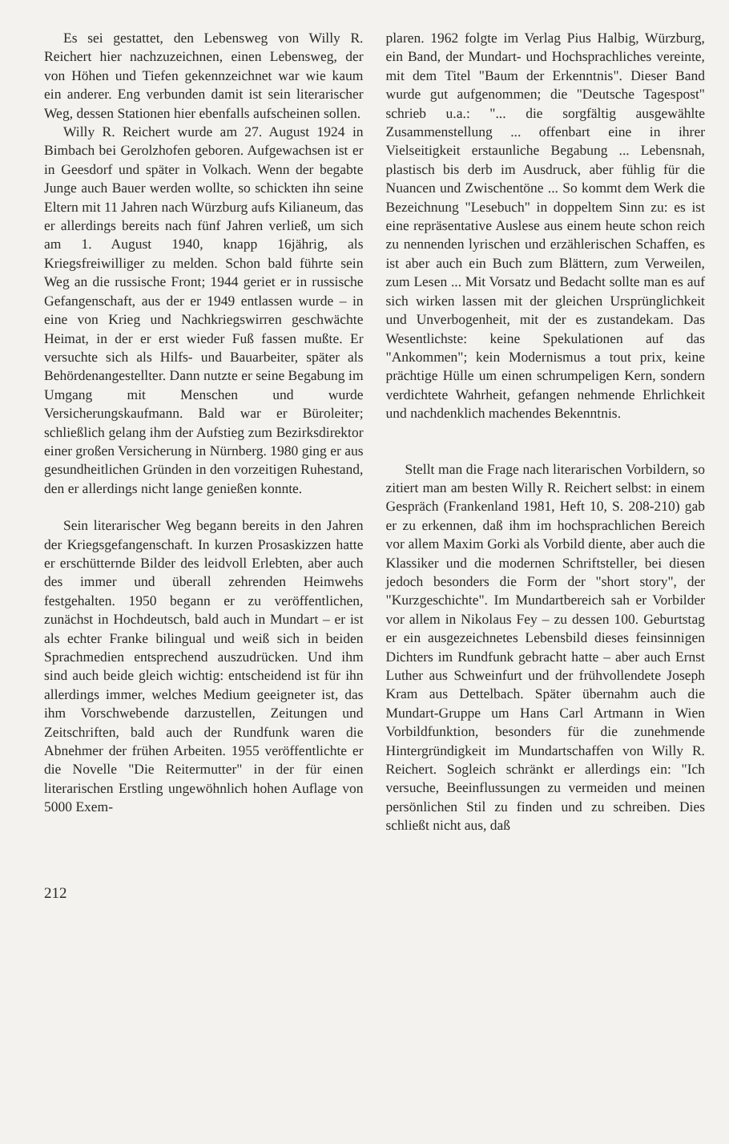Es sei gestattet, den Lebensweg von Willy R. Reichert hier nachzuzeichnen, einen Lebensweg, der von Höhen und Tiefen gekennzeichnet war wie kaum ein anderer. Eng verbunden damit ist sein literarischer Weg, dessen Stationen hier ebenfalls aufscheinen sollen.
Willy R. Reichert wurde am 27. August 1924 in Bimbach bei Gerolzhofen geboren. Aufgewachsen ist er in Geesdorf und später in Volkach. Wenn der begabte Junge auch Bauer werden wollte, so schickten ihn seine Eltern mit 11 Jahren nach Würzburg aufs Kilianeum, das er allerdings bereits nach fünf Jahren verließ, um sich am 1. August 1940, knapp 16jährig, als Kriegsfreiwilliger zu melden. Schon bald führte sein Weg an die russische Front; 1944 geriet er in russische Gefangenschaft, aus der er 1949 entlassen wurde – in eine von Krieg und Nachkriegswirren geschwächte Heimat, in der er erst wieder Fuß fassen mußte. Er versuchte sich als Hilfs- und Bauarbeiter, später als Behördenangestellter. Dann nutzte er seine Begabung im Umgang mit Menschen und wurde Versicherungskaufmann. Bald war er Büroleiter; schließlich gelang ihm der Aufstieg zum Bezirksdirektor einer großen Versicherung in Nürnberg. 1980 ging er aus gesundheitlichen Gründen in den vorzeitigen Ruhestand, den er allerdings nicht lange genießen konnte.
Sein literarischer Weg begann bereits in den Jahren der Kriegsgefangenschaft. In kurzen Prosaskizzen hatte er erschütternde Bilder des leidvoll Erlebten, aber auch des immer und überall zehrenden Heimwehs festgehalten. 1950 begann er zu veröffentlichen, zunächst in Hochdeutsch, bald auch in Mundart – er ist als echter Franke bilingual und weiß sich in beiden Sprachmedien entsprechend auszudrücken. Und ihm sind auch beide gleich wichtig: entscheidend ist für ihn allerdings immer, welches Medium geeigneter ist, das ihm Vorschwebende darzustellen, Zeitungen und Zeitschriften, bald auch der Rundfunk waren die Abnehmer der frühen Arbeiten. 1955 veröffentlichte er die Novelle "Die Reitermutter" in der für einen literarischen Erstling ungewöhnlich hohen Auflage von 5000 Exem-
plaren. 1962 folgte im Verlag Pius Halbig, Würzburg, ein Band, der Mundart- und Hochsprachliches vereinte, mit dem Titel "Baum der Erkenntnis". Dieser Band wurde gut aufgenommen; die "Deutsche Tagespost" schrieb u.a.: "... die sorgfältig ausgewählte Zusammenstellung ... offenbart eine in ihrer Vielseitigkeit erstaunliche Begabung ... Lebensnah, plastisch bis derb im Ausdruck, aber fühlig für die Nuancen und Zwischentöne ... So kommt dem Werk die Bezeichnung "Lesebuch" in doppeltem Sinn zu: es ist eine repräsentative Auslese aus einem heute schon reich zu nennenden lyrischen und erzählerischen Schaffen, es ist aber auch ein Buch zum Blättern, zum Verweilen, zum Lesen ... Mit Vorsatz und Bedacht sollte man es auf sich wirken lassen mit der gleichen Ursprünglichkeit und Unverbogenheit, mit der es zustandekam. Das Wesentlichste: keine Spekulationen auf das "Ankommen"; kein Modernismus a tout prix, keine prächtige Hülle um einen schrumpeligen Kern, sondern verdichtete Wahrheit, gefangen nehmende Ehrlichkeit und nachdenklich machendes Bekenntnis.
Stellt man die Frage nach literarischen Vorbildern, so zitiert man am besten Willy R. Reichert selbst: in einem Gespräch (Frankenland 1981, Heft 10, S. 208-210) gab er zu erkennen, daß ihm im hochsprachlichen Bereich vor allem Maxim Gorki als Vorbild diente, aber auch die Klassiker und die modernen Schriftsteller, bei diesen jedoch besonders die Form der "short story", der "Kurzgeschichte". Im Mundartbereich sah er Vorbilder vor allem in Nikolaus Fey – zu dessen 100. Geburtstag er ein ausgezeichnetes Lebensbild dieses feinsinnigen Dichters im Rundfunk gebracht hatte – aber auch Ernst Luther aus Schweinfurt und der frühvollendete Joseph Kram aus Dettelbach. Später übernahm auch die Mundart-Gruppe um Hans Carl Artmann in Wien Vorbildfunktion, besonders für die zunehmende Hintergründigkeit im Mundartschaffen von Willy R. Reichert. Sogleich schränkt er allerdings ein: "Ich versuche, Beeinflussungen zu vermeiden und meinen persönlichen Stil zu finden und zu schreiben. Dies schließt nicht aus, daß
212